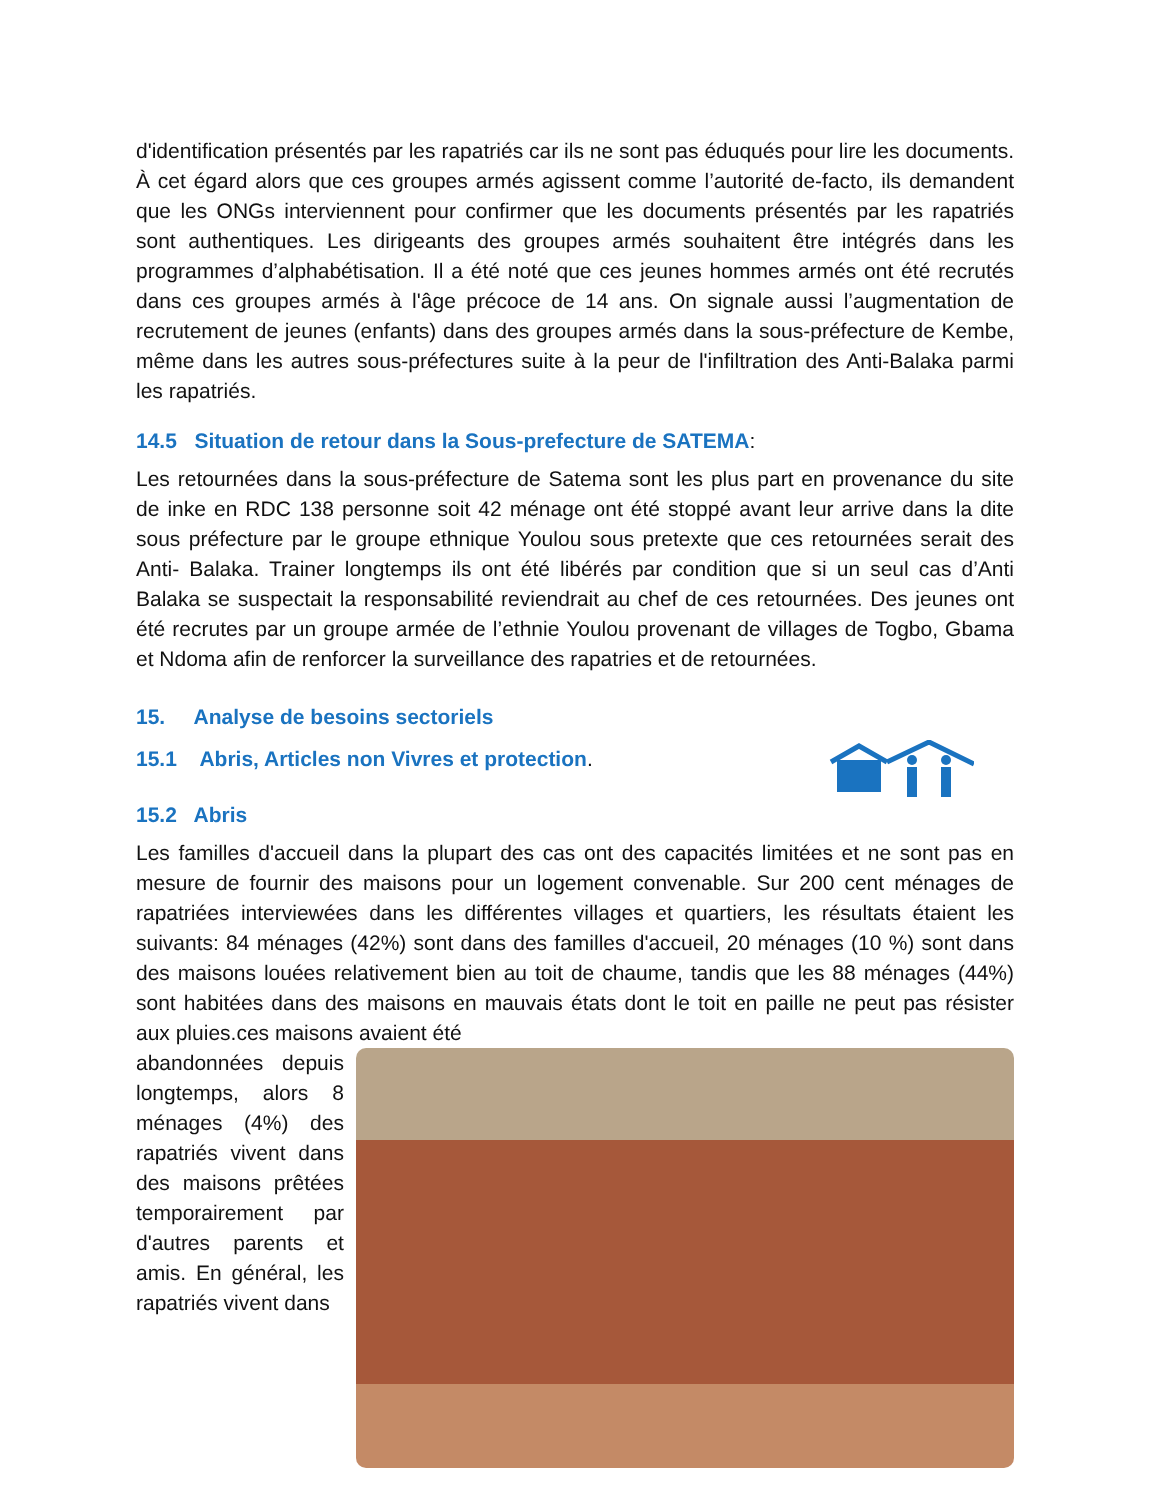d'identification présentés par les rapatriés car ils ne sont pas éduqués pour lire les documents. À cet égard alors que ces groupes armés agissent comme l’autorité de-facto, ils demandent que les ONGs interviennent pour confirmer que les documents présentés par les rapatriés sont authentiques. Les dirigeants des groupes armés souhaitent être intégrés dans les programmes d’alphabétisation. Il a été noté que ces jeunes hommes armés ont été recrutés dans ces groupes armés à l'âge précoce de 14 ans. On signale aussi l’augmentation de recrutement de jeunes (enfants) dans des groupes armés dans la sous-préfecture de Kembe, même dans les autres sous-préfectures suite à la peur de l'infiltration des Anti-Balaka parmi les rapatriés.
14.5 Situation de retour dans la Sous-prefecture de SATEMA:
Les retournées dans la sous-préfecture de Satema sont les plus part en provenance du site de inke en RDC 138 personne soit 42 ménage ont été stoppé avant leur arrive dans la dite sous préfecture par le groupe ethnique Youlou sous pretexte que ces retournées serait des Anti- Balaka. Trainer longtemps ils ont été libérés par condition que si un seul cas d’Anti Balaka se suspectait la responsabilité reviendrait au chef de ces retournées. Des jeunes ont été recrutes par un groupe armée de l’ethnie Youlou provenant de villages de Togbo, Gbama et Ndoma afin de renforcer la surveillance des rapatries et de retournées.
15. Analyse de besoins sectoriels
15.1 Abris, Articles non Vivres et protection.
15.2 Abris
Les familles d'accueil dans la plupart des cas ont des capacités limitées et ne sont pas en mesure de fournir des maisons pour un logement convenable. Sur 200 cent ménages de rapatriées interviewées dans les différentes villages et quartiers, les résultats étaient les suivants: 84 ménages (42%) sont dans des familles d'accueil, 20 ménages (10 %) sont dans des maisons louées relativement bien au toit de chaume, tandis que les 88 ménages (44%) sont habitées dans des maisons en mauvais états dont le toit en paille ne peut pas résister aux pluies.ces maisons avaient été
abandonnées depuis longtemps, alors 8 ménages (4%) des rapatriés vivent dans des maisons prêtées temporairement par d'autres parents et amis. En général, les rapatriés vivent dans